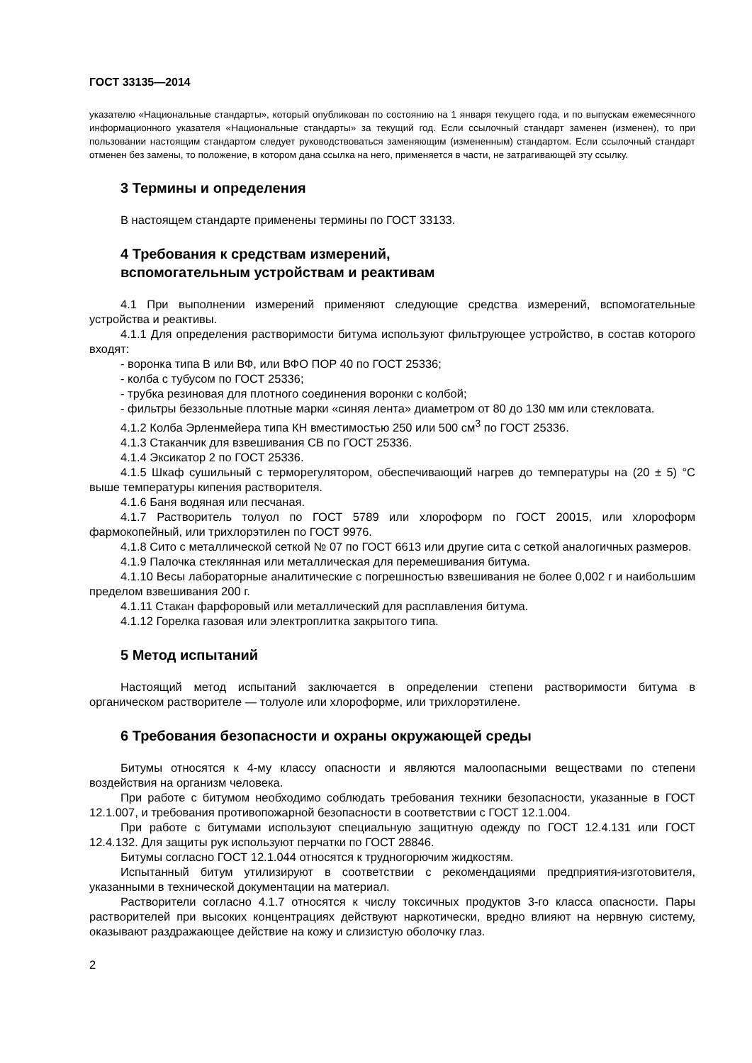ГОСТ 33135—2014
указателю «Национальные стандарты», который опубликован по состоянию на 1 января текущего года, и по выпускам ежемесячного информационного указателя «Национальные стандарты» за текущий год. Если ссылочный стандарт заменен (изменен), то при пользовании настоящим стандартом следует руководствоваться заменяющим (измененным) стандартом. Если ссылочный стандарт отменен без замены, то положение, в котором дана ссылка на него, применяется в части, не затрагивающей эту ссылку.
3 Термины и определения
В настоящем стандарте применены термины по ГОСТ 33133.
4 Требования к средствам измерений,
вспомогательным устройствам и реактивам
4.1 При выполнении измерений применяют следующие средства измерений, вспомогательные устройства и реактивы.
4.1.1 Для определения растворимости битума используют фильтрующее устройство, в состав которого входят:
- воронка типа В или ВФ, или ВФО ПОР 40 по ГОСТ 25336;
- колба с тубусом по ГОСТ 25336;
- трубка резиновая для плотного соединения воронки с колбой;
- фильтры беззольные плотные марки «синяя лента» диаметром от 80 до 130 мм или стекловата.
4.1.2 Колба Эрленмейера типа КН вместимостью 250 или 500 см<sup>3</sup> по ГОСТ 25336.
4.1.3 Стаканчик для взвешивания СВ по ГОСТ 25336.
4.1.4 Эксикатор 2 по ГОСТ 25336.
4.1.5 Шкаф сушильный с терморегулятором, обеспечивающий нагрев до температуры на (20 ± 5) °С выше температуры кипения растворителя.
4.1.6 Баня водяная или песчаная.
4.1.7 Растворитель толуол по ГОСТ 5789 или хлороформ по ГОСТ 20015, или хлороформ фармокопейный, или трихлорэтилен по ГОСТ 9976.
4.1.8 Сито с металлической сеткой № 07 по ГОСТ 6613 или другие сита с сеткой аналогичных размеров.
4.1.9 Палочка стеклянная или металлическая для перемешивания битума.
4.1.10 Весы лабораторные аналитические с погрешностью взвешивания не более 0,002 г и наибольшим пределом взвешивания 200 г.
4.1.11 Стакан фарфоровый или металлический для расплавления битума.
4.1.12 Горелка газовая или электроплитка закрытого типа.
5 Метод испытаний
Настоящий метод испытаний заключается в определении степени растворимости битума в органическом растворителе — толуоле или хлороформе, или трихлорэтилене.
6 Требования безопасности и охраны окружающей среды
Битумы относятся к 4-му классу опасности и являются малоопасными веществами по степени воздействия на организм человека.
При работе с битумом необходимо соблюдать требования техники безопасности, указанные в ГОСТ 12.1.007, и требования противопожарной безопасности в соответствии с ГОСТ 12.1.004.
При работе с битумами используют специальную защитную одежду по ГОСТ 12.4.131 или ГОСТ 12.4.132. Для защиты рук используют перчатки по ГОСТ 28846.
Битумы согласно ГОСТ 12.1.044 относятся к трудногорючим жидкостям.
Испытанный битум утилизируют в соответствии с рекомендациями предприятия-изготовителя, указанными в технической документации на материал.
Растворители согласно 4.1.7 относятся к числу токсичных продуктов 3-го класса опасности. Пары растворителей при высоких концентрациях действуют наркотически, вредно влияют на нервную систему, оказывают раздражающее действие на кожу и слизистую оболочку глаз.
2